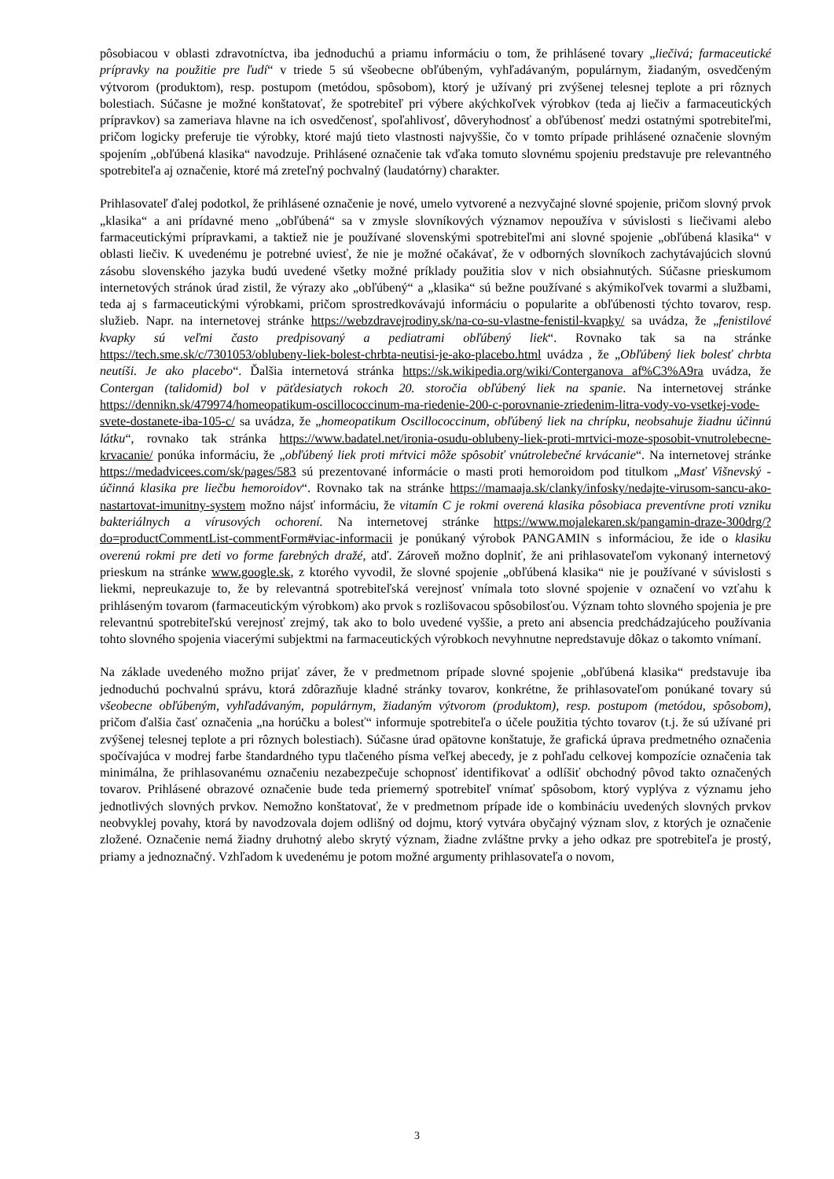pôsobiacou v oblasti zdravotníctva, iba jednoduchú a priamu informáciu o tom, že prihlásené tovary „liečivá; farmaceutické prípravky na použitie pre ľudí“ v triede 5 sú všeobecne obľúbeným, vyhľadávaným, populárnym, žiadaným, osvedčeným výtvorom (produktom), resp. postupom (metódou, spôsobom), ktorý je užívaný pri zvýšenej telesnej teplote a pri rôznych bolestiach. Súčasne je možné konštatovať, že spotrebiteľ pri výbere akýchkoľvek výrobkov (teda aj liečiv a farmaceutických prípravkov) sa zameriava hlavne na ich osvedčenosť, spoľahlivosť, dôveryhodnosť a obľúbenosť medzi ostatnými spotrebiteľmi, pričom logicky preferuje tie výrobky, ktoré majú tieto vlastnosti najvyššie, čo v tomto prípade prihlásené označenie slovným spojením „obľúbená klasika“ navodzuje. Prihlásené označenie tak vďaka tomuto slovnému spojeniu predstavuje pre relevantného spotrebiteľa aj označenie, ktoré má zreteľný pochvalný (laudatórny) charakter.
Prihlasovateľ ďalej podotkol, že prihlásené označenie je nové, umelo vytvorené a nezvyčajné slovné spojenie, pričom slovný prvok „klasika“ a ani prídavné meno „obľúbená“ sa v zmysle slovníkových významov nepoužíva v súvislosti s liečivami alebo farmaceutickými prípravkami, a taktiež nie je používané slovenskými spotrebiteľmi ani slovné spojenie „obľúbená klasika“ v oblasti liečiv. K uvedenému je potrebné uviesť, že nie je možné očakávať, že v odborných slovníkoch zachytávajúcich slovnú zásobu slovenského jazyka budú uvedené všetky možné príklady použitia slov v nich obsiahnutých. Súčasne prieskumom internetových stránok úrad zistil, že výrazy ako „obľúbený“ a „klasika“ sú bežne používané s akýmikoľvek tovarmi a službami, teda aj s farmaceutickými výrobkami, pričom sprostredkovávajú informáciu o popularite a obľúbenosti týchto tovarov, resp. služieb. Napr. na internetovej stránke https://webzdravejrodiny.sk/na-co-su-vlastne-fenistil-kvapky/ sa uvádza, že „fenistilové kvapky sú veľmi často predpisovaný a pediatrami obľúbený liek“. Rovnako tak sa na stránke https://tech.sme.sk/c/7301053/oblubeny-liek-bolest-chrbta-neutisi-je-ako-placebo.html uvádza , že „Obľúbený liek bolesť chrbta neutíši. Je ako placebo“. Ďalšia internetová stránka https://sk.wikipedia.org/wiki/Conterganova af%C3%A9ra uvádza, že Contergan (talidomid) bol v päťdesiatych rokoch 20. storočia obľúbený liek na spanie. Na internetovej stránke https://dennikn.sk/479974/homeopatikum-oscillococcinum-ma-riedenie-200-c-porovnanie-zriedenim-litra-vody-vo-vsetkej-vode-svete-dostanete-iba-105-c/ sa uvádza, že „homeopatikum Oscillococcinum, obľúbený liek na chrípku, neobsahuje žiadnu účinnú látku“, rovnako tak stránka https://www.badatel.net/ironia-osudu-oblubeny-liek-proti-mrtvici-moze-sposobit-vnutrolebecne-krvacanie/ ponúka informáciu, že „obľúbený liek proti mŕtvici môže spôsobiť vnútrolebečné krvácanie“. Na internetovej stránke https://medadvicees.com/sk/pages/583 sú prezentované informácie o masti proti hemoroidom pod titulkom „Masť Višnevský - účinná klasika pre liečbu hemoroidov“. Rovnako tak na stránke https://mamaaja.sk/clanky/infosky/nedajte-virusom-sancu-ako-nastartovat-imunitny-system možno nájsť informáciu, že vitamín C je rokmi overená klasika pôsobiaca preventívne proti vzniku bakteriálnych a vírusových ochorení. Na internetovej stránke https://www.mojalekaren.sk/pangamin-draze-300drg/?do=productCommentList-commentForm#viac-informacii je ponúkaný výrobok PANGAMIN s informáciou, že ide o klasiku overenú rokmi pre deti vo forme farebných dražé, atď. Zároveň možno doplniť, že ani prihlasovateľom vykonaný internetový prieskum na stránke www.google.sk, z ktorého vyvodil, že slovné spojenie „obľúbená klasika“ nie je používané v súvislosti s liekmi, nepreukazuje to, že by relevantná spotrebiteľská verejnosť vnímala toto slovné spojenie v označení vo vzťahu k prihláseným tovarom (farmaceutickým výrobkom) ako prvok s rozlišovacou spôsobilosťou. Význam tohto slovného spojenia je pre relevantnú spotrebiteľskú verejnosť zrejmý, tak ako to bolo uvedené vyššie, a preto ani absencia predchádzajúceho používania tohto slovného spojenia viacerými subjektmi na farmaceutických výrobkoch nevyhnutne nepredstavuje dôkaz o takomto vnímaní.
Na základe uvedeného možno prijať záver, že v predmetnom prípade slovné spojenie „obľúbená klasika“ predstavuje iba jednoduchú pochvalnú správu, ktorá zdôrazňuje kladné stránky tovarov, konkrétne, že prihlasovateľom ponúkané tovary sú všeobecne obľúbeným, vyhľadávaným, populárnym, žiadaným výtvorom (produktom), resp. postupom (metódou, spôsobom), pričom ďalšia časť označenia „na horúčku a bolesť“ informuje spotrebiteľa o účele použitia týchto tovarov (t.j. že sú užívané pri zvýšenej telesnej teplote a pri rôznych bolestiach). Súčasne úrad opätovne konštatuje, že grafická úprava predmetného označenia spočívajúca v modrej farbe štandardného typu tlačeného písma veľkej abecedy, je z pohľadu celkovej kompozície označenia tak minimálna, že prihlasovanému označeniu nezabezpečuje schopnosť identifikovať a odlíšiť obchodný pôvod takto označených tovarov. Prihlásené obrazové označenie bude teda priemerný spotrebiteľ vnímať spôsobom, ktorý vyplýva z významu jeho jednotlivých slovných prvkov. Nemožno konštatovať, že v predmetnom prípade ide o kombináciu uvedených slovných prvkov neobvyklej povahy, ktorá by navodzovala dojem odlišný od dojmu, ktorý vytvára obyčajný význam slov, z ktorých je označenie zložené. Označenie nemá žiadny druhotný alebo skrytý význam, žiadne zvláštne prvky a jeho odkaz pre spotrebiteľa je prostý, priamy a jednoznačný. Vzhľadom k uvedenému je potom možné argumenty prihlasovateľa o novom,
3